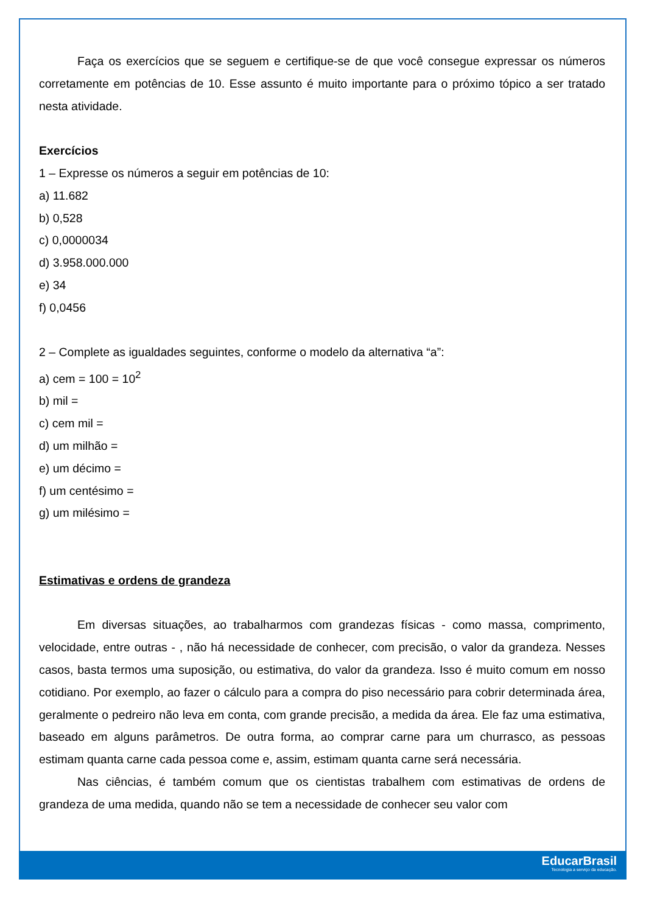Faça os exercícios que se seguem e certifique-se de que você consegue expressar os números corretamente em potências de 10. Esse assunto é muito importante para o próximo tópico a ser tratado nesta atividade.
Exercícios
1 – Expresse os números a seguir em potências de 10:
a) 11.682
b) 0,528
c) 0,0000034
d) 3.958.000.000
e) 34
f) 0,0456
2 – Complete as igualdades seguintes, conforme o modelo da alternativa “a”:
a) cem = 100 = 10<sup>2</sup>
b) mil =
c) cem mil =
d) um milhão =
e) um décimo =
f) um centésimo =
g) um milésimo =
Estimativas e ordens de grandeza
Em diversas situações, ao trabalharmos com grandezas físicas - como massa, comprimento, velocidade, entre outras - , não há necessidade de conhecer, com precisão, o valor da grandeza. Nesses casos, basta termos uma suposição, ou estimativa, do valor da grandeza. Isso é muito comum em nosso cotidiano. Por exemplo, ao fazer o cálculo para a compra do piso necessário para cobrir determinada área, geralmente o pedreiro não leva em conta, com grande precisão, a medida da área. Ele faz uma estimativa, baseado em alguns parâmetros. De outra forma, ao comprar carne para um churrasco, as pessoas estimam quanta carne cada pessoa come e, assim, estimam quanta carne será necessária.
Nas ciências, é também comum que os cientistas trabalhem com estimativas de ordens de grandeza de uma medida, quando não se tem a necessidade de conhecer seu valor com
EducarBrasil
Tecnologia a serviço da educação.